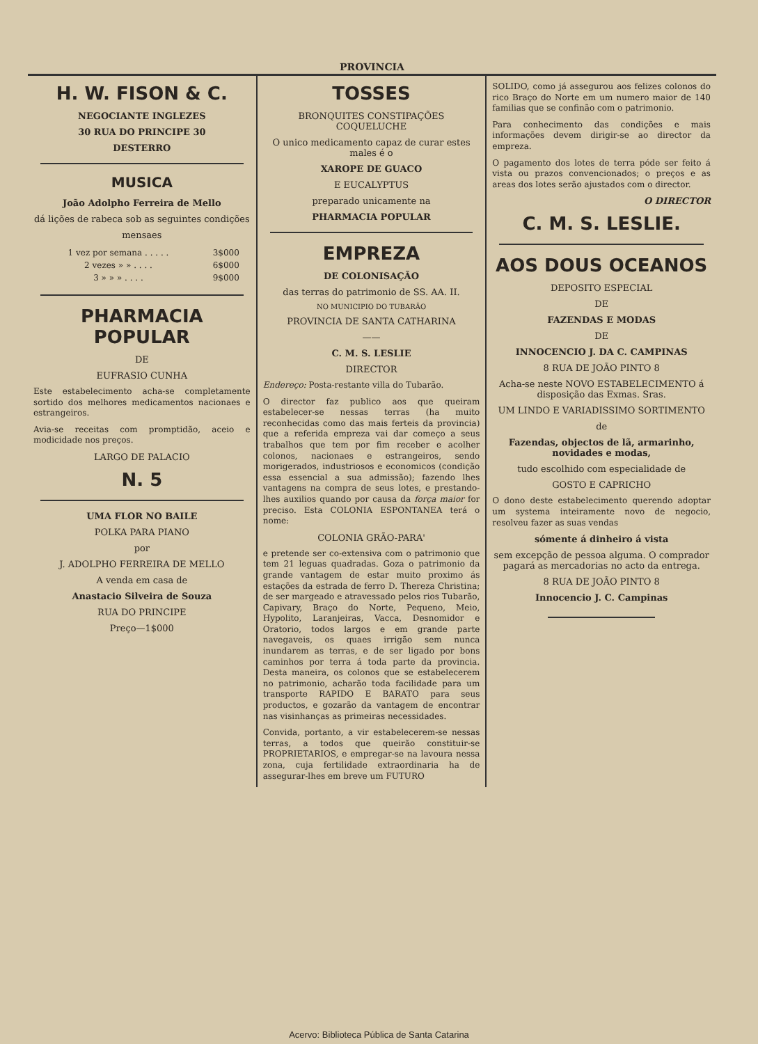PROVINCIA
H. W. FISON & C.
NEGOCIANTE INGLEZES
30 RUA DO PRINCIPE 30
DESTERRO
MUSICA
João Adolpho Ferreira de Mello
dá lições de rabeca sob as seguintes condições
mensaes
| 1 vez por semana . . . . . | 3$000 |
| 2 vezes » » . . . . | 6$000 |
| 3 » » » . . . . | 9$000 |
PHARMACIA POPULAR
DE
EUFRASIO CUNHA
Este estabelecimento acha-se completamente sortido dos melhores medicamentos nacionaes e estrangeiros.
Avia-se receitas com promptidão, aceio e modicidade nos preços.
LARGO DE PALACIO
N. 5
UMA FLOR NO BAILE
POLKA PARA PIANO
por
J. ADOLPHO FERREIRA DE MELLO
A venda em casa de
Anastacio Silveira de Souza
RUA DO PRINCIPE
Preço—1$000
TOSSES
BRONQUITES CONSTIPAÇÕES
COQUELUCHE
O unico medicamento capaz de curar estes males é o
XAROPE DE GUACO
E EUCALYPTUS
preparado unicamente na
PHARMACIA POPULAR
EMPREZA
DE COLONISAÇÃO
das terras do patrimonio de SS. AA. II.
NO MUNICIPIO DO TUBARÃO
PROVINCIA DE SANTA CATHARINA
——
C. M. S. LESLIE
DIRECTOR
Endereço: Posta-restante villa do Tubarão.
O director faz publico aos que queiram estabelecer-se nessas terras (ha muito reconhecidas como das mais ferteis da provincia) que a referida empreza vai dar começo a seus trabalhos que tem por fim receber e acolher colonos, nacionaes e estrangeiros, sendo morigerados, industriosos e economicos (condição essa essencial a sua admissão); fazendo lhes vantagens na compra de seus lotes, e prestando-lhes auxilios quando por causa da força maior for preciso. Esta COLONIA ESPONTANEA terá o nome:
COLONIA GRÃO-PARA'
e pretende ser co-extensiva com o patrimonio que tem 21 leguas quadradas. Goza o patrimonio da grande vantagem de estar muito proximo ás estações da estrada de ferro D. Thereza Christina; de ser margeado e atravessado pelos rios Tubarão, Capivary, Braço do Norte, Pequeno, Meio, Hypolito, Laranjeiras, Vacca, Desnomidor e Oratorio, todos largos e em grande parte navegaveis, os quaes irrigão sem nunca inundarem as terras, e de ser ligado por bons caminhos por terra á toda parte da provincia. Desta maneira, os colonos que se estabelecerem no patrimonio, acharão toda facilidade para um transporte RAPIDO E BARATO para seus productos, e gozarão da vantagem de encontrar nas visinhanças as primeiras necessidades.
Convida, portanto, a vir estabelecerem-se nessas terras, a todos que queirão constituir-se PROPRIETARIOS, e empregar-se na lavoura nessa zona, cuja fertilidade extraordinaria ha de assegurar-lhes em breve um FUTURO
SOLIDO, como já assegurou aos felizes colonos do rico Braço do Norte em um numero maior de 140 familias que se confinão com o patrimonio.
Para conhecimento das condições e mais informações devem dirigir-se ao director da empreza.
O pagamento dos lotes de terra póde ser feito á vista ou prazos convencionados; o preços e as areas dos lotes serão ajustados com o director.
O DIRECTOR
C. M. S. LESLIE.
AOS DOUS OCEANOS
DEPOSITO ESPECIAL
DE
FAZENDAS E MODAS
DE
INNOCENCIO J. DA C. CAMPINAS
8 RUA DE JOÃO PINTO 8
Acha-se neste NOVO ESTABELECIMENTO á disposição das Exmas. Sras.
UM LINDO E VARIADISSIMO SORTIMENTO
de
Fazendas, objectos de lã, armarinho, novidades e modas,
tudo escolhido com especialidade de
GOSTO E CAPRICHO
O dono deste estabelecimento querendo adoptar um systema inteiramente novo de negocio, resolveu fazer as suas vendas
sómente á dinheiro á vista
sem excepção de pessoa alguma. O comprador pagará as mercadorias no acto da entrega.
8 RUA DE JOÃO PINTO 8
Innocencio J. C. Campinas
Acervo: Biblioteca Pública de Santa Catarina